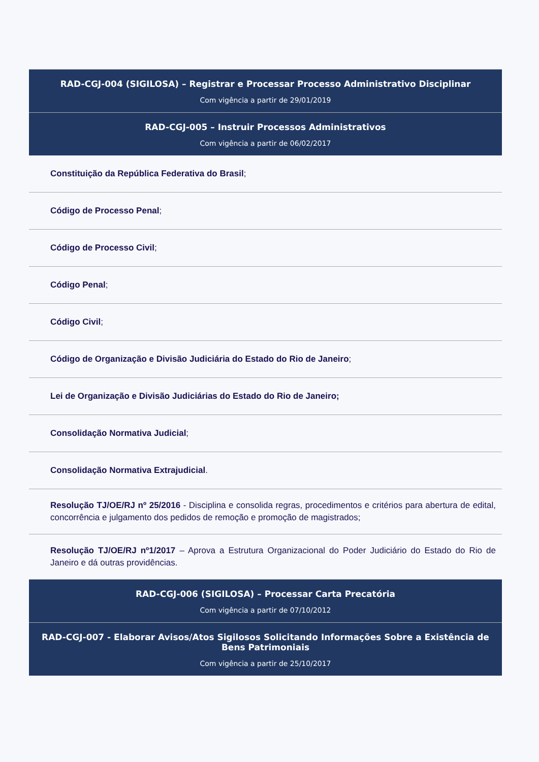RAD-CGJ-004 (SIGILOSA) – Registrar e Processar Processo Administrativo Disciplinar
Com vigência a partir de 29/01/2019
RAD-CGJ-005 – Instruir Processos Administrativos
Com vigência a partir de 06/02/2017
Constituição da República Federativa do Brasil;
Código de Processo Penal;
Código de Processo Civil;
Código Penal;
Código Civil;
Código de Organização e Divisão Judiciária do Estado do Rio de Janeiro;
Lei de Organização e Divisão Judiciárias do Estado do Rio de Janeiro;
Consolidação Normativa Judicial;
Consolidação Normativa Extrajudicial.
Resolução TJ/OE/RJ nº 25/2016 - Disciplina e consolida regras, procedimentos e critérios para abertura de edital, concorrência e julgamento dos pedidos de remoção e promoção de magistrados;
Resolução TJ/OE/RJ nº1/2017 – Aprova a Estrutura Organizacional do Poder Judiciário do Estado do Rio de Janeiro e dá outras providências.
RAD-CGJ-006 (SIGILOSA) – Processar Carta Precatória
Com vigência a partir de 07/10/2012
RAD-CGJ-007 - Elaborar Avisos/Atos Sigilosos Solicitando Informações Sobre a Existência de Bens Patrimoniais
Com vigência a partir de 25/10/2017